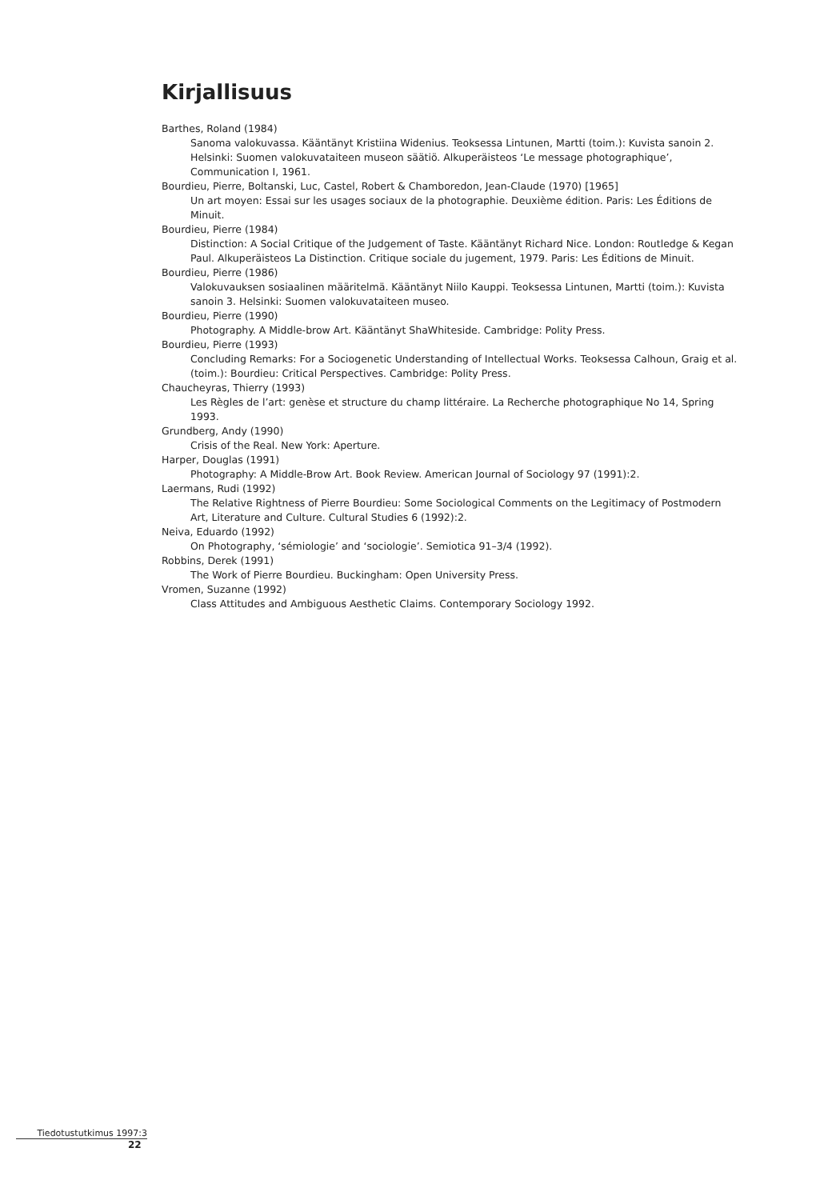Kirjallisuus
Barthes, Roland (1984)
Sanoma valokuvassa. Kääntänyt Kristiina Widenius. Teoksessa Lintunen, Martti (toim.): Kuvista sanoin 2. Helsinki: Suomen valokuvataiteen museon säätiö. Alkuperäisteos ‘Le message photographique’, Communication I, 1961.
Bourdieu, Pierre, Boltanski, Luc, Castel, Robert & Chamboredon, Jean-Claude (1970) [1965]
Un art moyen: Essai sur les usages sociaux de la photographie. Deuxième édition. Paris: Les Éditions de Minuit.
Bourdieu, Pierre (1984)
Distinction: A Social Critique of the Judgement of Taste. Kääntänyt Richard Nice. London: Routledge & Kegan Paul. Alkuperäisteos La Distinction. Critique sociale du jugement, 1979. Paris: Les Éditions de Minuit.
Bourdieu, Pierre (1986)
Valokuvauksen sosiaalinen määritelmä. Kääntänyt Niilo Kauppi. Teoksessa Lintunen, Martti (toim.): Kuvista sanoin 3. Helsinki: Suomen valokuvataiteen museo.
Bourdieu, Pierre (1990)
Photography. A Middle-brow Art. Kääntänyt ShaWhiteside. Cambridge: Polity Press.
Bourdieu, Pierre (1993)
Concluding Remarks: For a Sociogenetic Understanding of Intellectual Works. Teoksessa Calhoun, Graig et al. (toim.): Bourdieu: Critical Perspectives. Cambridge: Polity Press.
Chaucheyras, Thierry (1993)
Les Règles de l’art: genèse et structure du champ littéraire. La Recherche photographique No 14, Spring 1993.
Grundberg, Andy (1990)
Crisis of the Real. New York: Aperture.
Harper, Douglas (1991)
Photography: A Middle-Brow Art. Book Review. American Journal of Sociology 97 (1991):2.
Laermans, Rudi (1992)
The Relative Rightness of Pierre Bourdieu: Some Sociological Comments on the Legitimacy of Postmodern Art, Literature and Culture. Cultural Studies 6 (1992):2.
Neiva, Eduardo (1992)
On Photography, ‘sémiologie’ and ‘sociologie’. Semiotica 91–3/4 (1992).
Robbins, Derek (1991)
The Work of Pierre Bourdieu. Buckingham: Open University Press.
Vromen, Suzanne (1992)
Class Attitudes and Ambiguous Aesthetic Claims. Contemporary Sociology 1992.
Tiedotustutkimus 1997:3
22